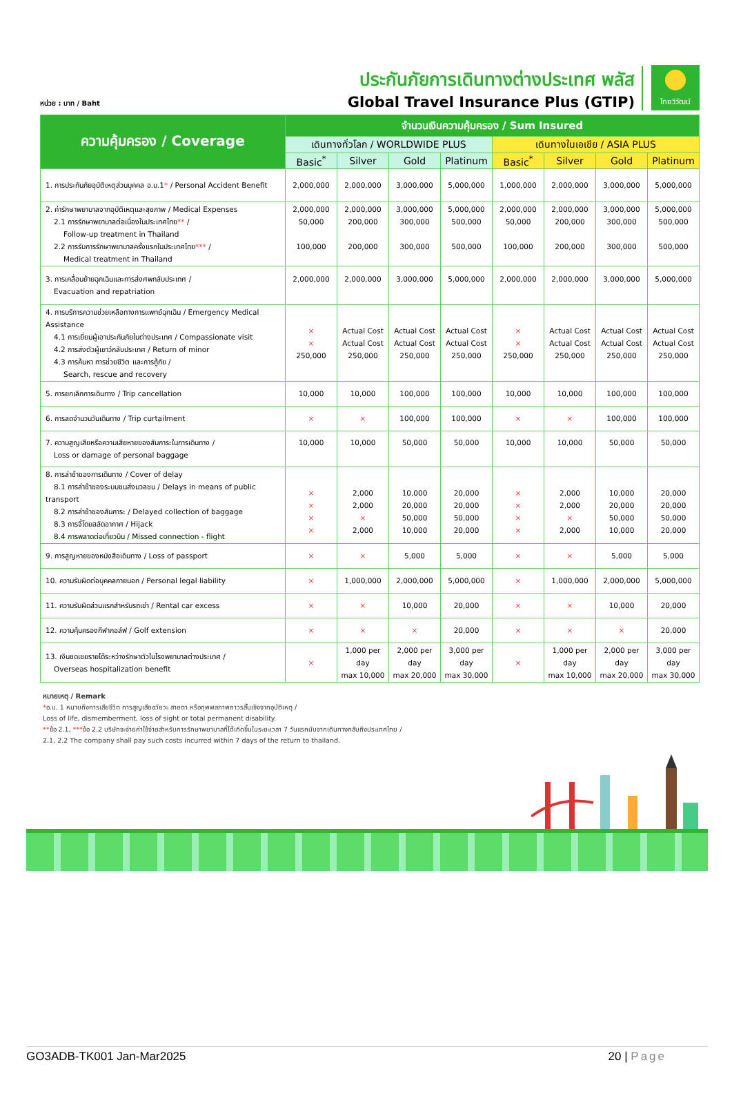หน่วย : บาท / Baht
ประกันภัยการเดินทางต่างประเทศ พลัส
Global Travel Insurance Plus (GTIP)
ไทยวิวัฒน์
| ความคุ้มครอง / Coverage | จำนวนเงินความคุ้มครอง / Sum Insured | | | | | | | |
| --- | --- | --- | --- | --- | --- | --- | --- | --- |
| | เดินทางทั่วโลก / WORLDWIDE PLUS | | | | เดินทางในเอเชีย / ASIA PLUS | | | |
| | Basic<sup>*</sup> | Silver | Gold | Platinum | Basic<sup>*</sup> | Silver | Gold | Platinum |
| 1. การประกันภัยอุบัติเหตุส่วนบุคคล อ.บ.1 * / Personal Accident Benefit | 2,000,000 | 2,000,000 | 3,000,000 | 5,000,000 | 1,000,000 | 2,000,000 | 3,000,000 | 5,000,000 |
| 2. ค่ารักษาพยาบาลจากอุบัติเหตุและสุขภาพ / Medical Expenses 2.1 การรักษาพยาบาลต่อเนื่องในประเทศไทย ** / Follow-up treatment in Thailand 2.2 การรับการรักษาพยาบาลครั้งแรกในประเทศไทย *** / Medical treatment in Thailand | 2,000,000 50,000 100,000 | 2,000,000 200,000 200,000 | 3,000,000 300,000 300,000 | 5,000,000 500,000 500,000 | 2,000,000 50,000 100,000 | 2,000,000 200,000 200,000 | 3,000,000 300,000 300,000 | 5,000,000 500,000 500,000 |
| 3. การเคลื่อนย้ายฉุกเฉินและการส่งศพกลับประเทศ / Evacuation and repatriation | 2,000,000 | 2,000,000 | 3,000,000 | 5,000,000 | 2,000,000 | 2,000,000 | 3,000,000 | 5,000,000 |
| 4. การบริการความช่วยเหลือทางการแพทย์ฉุกเฉิน / Emergency Medical Assistance 4.1 การเยี่ยมผู้เอาประกันภัยในต่างประเทศ / Compassionate visit 4.2 การส่งตัวผู้เยาว์กลับประเทศ / Return of minor 4.3 การค้นหา การช่วยชีวิต และการกู้ภัย / Search, rescue and recovery | × × 250,000 | Actual Cost Actual Cost 250,000 | Actual Cost Actual Cost 250,000 | Actual Cost Actual Cost 250,000 | × × 250,000 | Actual Cost Actual Cost 250,000 | Actual Cost Actual Cost 250,000 | Actual Cost Actual Cost 250,000 |
| 5. การยกเลิกการเดินทาง / Trip cancellation | 10,000 | 10,000 | 100,000 | 100,000 | 10,000 | 10,000 | 100,000 | 100,000 |
| 6. การลดจำนวนวันเดินทาง / Trip curtailment | × | × | 100,000 | 100,000 | × | × | 100,000 | 100,000 |
| 7. ความสูญเสียหรือความเสียหายของสัมภาระในการเดินทาง / Loss or damage of personal baggage | 10,000 | 10,000 | 50,000 | 50,000 | 10,000 | 10,000 | 50,000 | 50,000 |
| 8. การล่าช้าของการเดินทาง / Cover of delay 8.1 การล่าช้าของระบบขนส่งมวลชน / Delays in means of public transport 8.2 การล่าช้าของสัมภาระ / Delayed collection of baggage 8.3 การจี้โดยสลัดอากาศ / Hijack 8.4 การพลาดต่อเที่ยวบิน / Missed connection - flight | × × × × | 2,000 2,000 × 2,000 | 10,000 20,000 50,000 10,000 | 20,000 20,000 50,000 20,000 | × × × × | 2,000 2,000 × 2,000 | 10,000 20,000 50,000 10,000 | 20,000 20,000 50,000 20,000 |
| 9. การสูญหายของหนังสือเดินทาง / Loss of passport | × | × | 5,000 | 5,000 | × | × | 5,000 | 5,000 |
| 10. ความรับผิดต่อบุคคลภายนอก / Personal legal liability | × | 1,000,000 | 2,000,000 | 5,000,000 | × | 1,000,000 | 2,000,000 | 5,000,000 |
| 11. ความรับผิดส่วนแรกสำหรับรถเช่า / Rental car excess | × | × | 10,000 | 20,000 | × | × | 10,000 | 20,000 |
| 12. ความคุ้มครองกีฬากอล์ฟ / Golf extension | × | × | × | 20,000 | × | × | × | 20,000 |
| 13. เงินชดเชยรายได้ระหว่างรักษาตัวในโรงพยาบาลต่างประเทศ / Overseas hospitalization benefit | × | 1,000 per day max 10,000 | 2,000 per day max 20,000 | 3,000 per day max 30,000 | × | 1,000 per day max 10,000 | 2,000 per day max 20,000 | 3,000 per day max 30,000 |
หมายเหตุ / Remark
*อ.บ. 1 หมายถึงการเสียชีวิต การสูญเสียอวัยวะ สายตา หรือทุพพลภาพถาวรสิ้นเชิงจากอุบัติเหตุ /
Loss of life, dismemberment, loss of sight or total permanent disability.
**ข้อ 2.1, ***ข้อ 2.2 บริษัทจะจ่ายค่าใช้จ่ายสำหรับการรักษาพยาบาลที่ได้เกิดขึ้นในระยะเวลา 7 วันแรกนับจากเดินทางกลับถึงประเทศไทย /
2.1, 2.2 The company shall pay such costs incurred within 7 days of the return to thailand.
GO3ADB-TK001 Jan-Mar2025 20 | Page